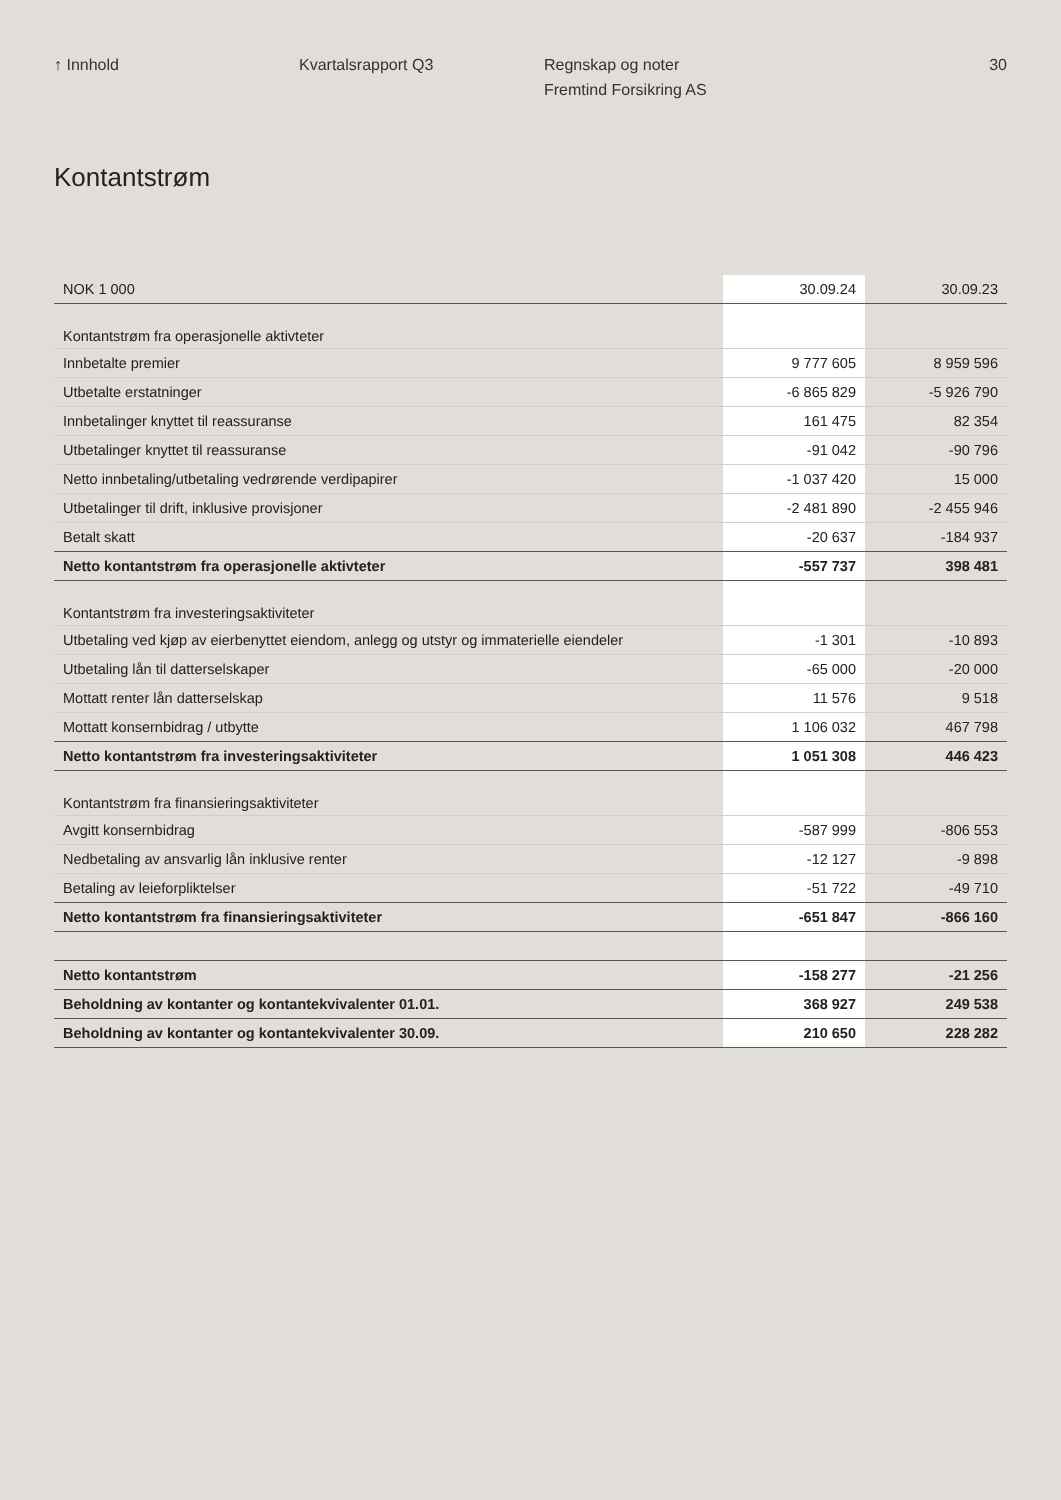↑ Innhold Kvartalsrapport Q3 Regnskap og noter
Fremtind Forsikring AS
30
Kontantstrøm
| NOK 1 000 | 30.09.24 | 30.09.23 |
| --- | --- | --- |
| Kontantstrøm fra operasjonelle aktivteter | | |
| Innbetalte premier | 9 777 605 | 8 959 596 |
| Utbetalte erstatninger | -6 865 829 | -5 926 790 |
| Innbetalinger knyttet til reassuranse | 161 475 | 82 354 |
| Utbetalinger knyttet til reassuranse | -91 042 | -90 796 |
| Netto innbetaling/utbetaling vedrørende verdipapirer | -1 037 420 | 15 000 |
| Utbetalinger til drift, inklusive provisjoner | -2 481 890 | -2 455 946 |
| Betalt skatt | -20 637 | -184 937 |
| Netto kontantstrøm fra operasjonelle aktivteter | -557 737 | 398 481 |
| Kontantstrøm fra investeringsaktiviteter | | |
| Utbetaling ved kjøp av eierbenyttet eiendom, anlegg og utstyr og immaterielle eiendeler | -1 301 | -10 893 |
| Utbetaling lån til datterselskaper | -65 000 | -20 000 |
| Mottatt renter lån datterselskap | 11 576 | 9 518 |
| Mottatt konsernbidrag / utbytte | 1 106 032 | 467 798 |
| Netto kontantstrøm fra investeringsaktiviteter | 1 051 308 | 446 423 |
| Kontantstrøm fra finansieringsaktiviteter | | |
| Avgitt konsernbidrag | -587 999 | -806 553 |
| Nedbetaling av ansvarlig lån inklusive renter | -12 127 | -9 898 |
| Betaling av leieforpliktelser | -51 722 | -49 710 |
| Netto kontantstrøm fra finansieringsaktiviteter | -651 847 | -866 160 |
| Netto kontantstrøm | -158 277 | -21 256 |
| Beholdning av kontanter og kontantekvivalenter 01.01. | 368 927 | 249 538 |
| Beholdning av kontanter og kontantekvivalenter 30.09. | 210 650 | 228 282 |